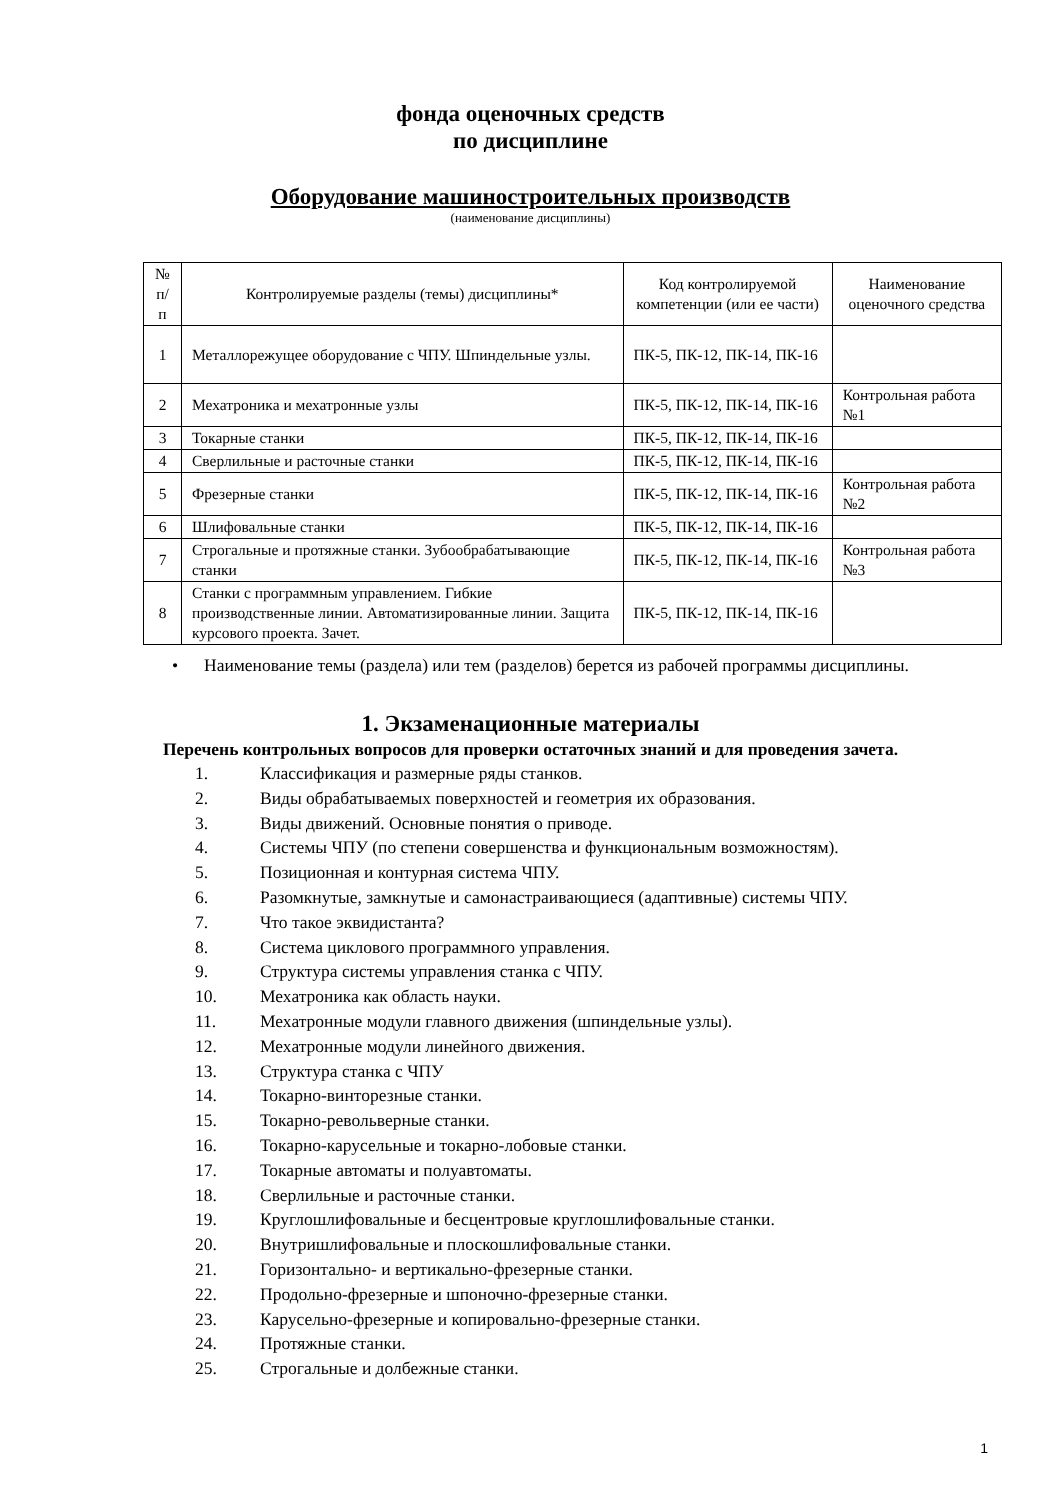фонда оценочных средств
по дисциплине
Оборудование машиностроительных производств
(наименование дисциплины)
| № п/п | Контролируемые разделы (темы) дисциплины* | Код контролируемой компетенции (или ее части) | Наименование оценочного средства |
| 1 | Металлорежущее оборудование с ЧПУ. Шпиндельные узлы. | ПК-5, ПК-12, ПК-14, ПК-16 | |
| 2 | Мехатроника и мехатронные узлы | ПК-5, ПК-12, ПК-14, ПК-16 | Контрольная работа №1 |
| 3 | Токарные станки | ПК-5, ПК-12, ПК-14, ПК-16 | |
| 4 | Сверлильные и расточные станки | ПК-5, ПК-12, ПК-14, ПК-16 | |
| 5 | Фрезерные станки | ПК-5, ПК-12, ПК-14, ПК-16 | Контрольная работа №2 |
| 6 | Шлифовальные станки | ПК-5, ПК-12, ПК-14, ПК-16 | |
| 7 | Строгальные и протяжные станки. Зубообрабатывающие станки | ПК-5, ПК-12, ПК-14, ПК-16 | Контрольная работа №3 |
| 8 | Станки с программным управлением. Гибкие производственные линии. Автоматизированные линии. Защита курсового проекта. Зачет. | ПК-5, ПК-12, ПК-14, ПК-16 | |
• Наименование темы (раздела) или тем (разделов) берется из рабочей программы дисциплины.
1. Экзаменационные материалы
Перечень контрольных вопросов для проверки остаточных знаний и для проведения зачета.
1. Классификация и размерные ряды станков.
2. Виды обрабатываемых поверхностей и геометрия их образования.
3. Виды движений. Основные понятия о приводе.
4. Системы ЧПУ (по степени совершенства и функциональным возможностям).
5. Позиционная и контурная система ЧПУ.
6. Разомкнутые, замкнутые и самонастраивающиеся (адаптивные) системы ЧПУ.
7. Что такое эквидистанта?
8. Система циклового программного управления.
9. Структура системы управления станка с ЧПУ.
10. Мехатроника как область науки.
11. Мехатронные модули главного движения (шпиндельные узлы).
12. Мехатронные модули линейного движения.
13. Структура станка с ЧПУ
14. Токарно-винторезные станки.
15. Токарно-револьверные станки.
16. Токарно-карусельные и токарно-лобовые станки.
17. Токарные автоматы и полуавтоматы.
18. Сверлильные и расточные станки.
19. Круглошлифовальные и бесцентровые круглошлифовальные станки.
20. Внутришлифовальные и плоскошлифовальные станки.
21. Горизонтально- и вертикально-фрезерные станки.
22. Продольно-фрезерные и шпоночно-фрезерные станки.
23. Карусельно-фрезерные и копировально-фрезерные станки.
24. Протяжные станки.
25. Строгальные и долбежные станки.
1